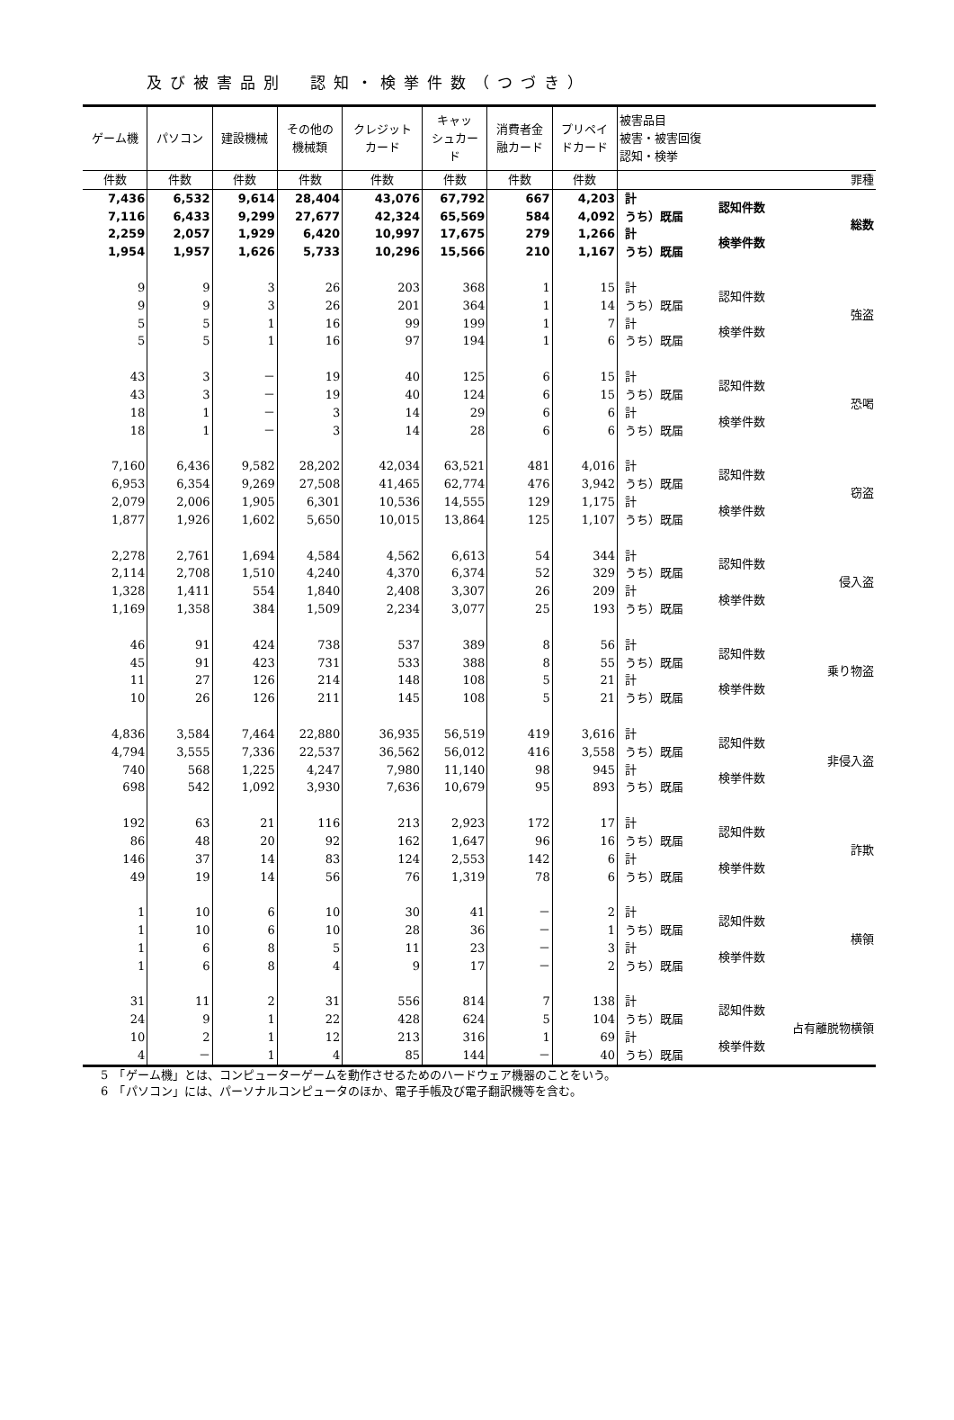及び被害品別　認知・検挙件数（つづき）
| ゲーム機 | パソコン | 建設機械 | その他の 機械類 | クレジット カード | キャッ シュカー ド | 消費者金 融カード | プリペイ ドカード | 被害品目 被害・被害回復 認知・検挙 | | |
| --- | --- | --- | --- | --- | --- | --- | --- | --- | --- | --- |
| 件数 | 件数 | 件数 | 件数 | 件数 | 件数 | 件数 | 件数 | | | 罪種 |
| 7,436 | 6,532 | 9,614 | 28,404 | 43,076 | 67,792 | 667 | 4,203 | 計 | 認知件数 | 総数 |
| 7,116 | 6,433 | 9,299 | 27,677 | 42,324 | 65,569 | 584 | 4,092 | うち）既届 | | |
| 2,259 | 2,057 | 1,929 | 6,420 | 10,997 | 17,675 | 279 | 1,266 | 計 | 検挙件数 | |
| 1,954 | 1,957 | 1,626 | 5,733 | 10,296 | 15,566 | 210 | 1,167 | うち）既届 | | |
| 9 | 9 | 3 | 26 | 203 | 368 | 1 | 15 | 計 | 認知件数 | 強盗 |
| 9 | 9 | 3 | 26 | 201 | 364 | 1 | 14 | うち）既届 | | |
| 5 | 5 | 1 | 16 | 99 | 199 | 1 | 7 | 計 | 検挙件数 | |
| 5 | 5 | 1 | 16 | 97 | 194 | 1 | 6 | うち）既届 | | |
| 43 | 3 | － | 19 | 40 | 125 | 6 | 15 | 計 | 認知件数 | 恐喝 |
| 43 | 3 | － | 19 | 40 | 124 | 6 | 15 | うち）既届 | | |
| 18 | 1 | － | 3 | 14 | 29 | 6 | 6 | 計 | 検挙件数 | |
| 18 | 1 | － | 3 | 14 | 28 | 6 | 6 | うち）既届 | | |
| 7,160 | 6,436 | 9,582 | 28,202 | 42,034 | 63,521 | 481 | 4,016 | 計 | 認知件数 | 窃盗 |
| 6,953 | 6,354 | 9,269 | 27,508 | 41,465 | 62,774 | 476 | 3,942 | うち）既届 | | |
| 2,079 | 2,006 | 1,905 | 6,301 | 10,536 | 14,555 | 129 | 1,175 | 計 | 検挙件数 | |
| 1,877 | 1,926 | 1,602 | 5,650 | 10,015 | 13,864 | 125 | 1,107 | うち）既届 | | |
| 2,278 | 2,761 | 1,694 | 4,584 | 4,562 | 6,613 | 54 | 344 | 計 | 認知件数 | 侵入盗 |
| 2,114 | 2,708 | 1,510 | 4,240 | 4,370 | 6,374 | 52 | 329 | うち）既届 | | |
| 1,328 | 1,411 | 554 | 1,840 | 2,408 | 3,307 | 26 | 209 | 計 | 検挙件数 | |
| 1,169 | 1,358 | 384 | 1,509 | 2,234 | 3,077 | 25 | 193 | うち）既届 | | |
| 46 | 91 | 424 | 738 | 537 | 389 | 8 | 56 | 計 | 認知件数 | 乗り物盗 |
| 45 | 91 | 423 | 731 | 533 | 388 | 8 | 55 | うち）既届 | | |
| 11 | 27 | 126 | 214 | 148 | 108 | 5 | 21 | 計 | 検挙件数 | |
| 10 | 26 | 126 | 211 | 145 | 108 | 5 | 21 | うち）既届 | | |
| 4,836 | 3,584 | 7,464 | 22,880 | 36,935 | 56,519 | 419 | 3,616 | 計 | 認知件数 | 非侵入盗 |
| 4,794 | 3,555 | 7,336 | 22,537 | 36,562 | 56,012 | 416 | 3,558 | うち）既届 | | |
| 740 | 568 | 1,225 | 4,247 | 7,980 | 11,140 | 98 | 945 | 計 | 検挙件数 | |
| 698 | 542 | 1,092 | 3,930 | 7,636 | 10,679 | 95 | 893 | うち）既届 | | |
| 192 | 63 | 21 | 116 | 213 | 2,923 | 172 | 17 | 計 | 認知件数 | 詐欺 |
| 86 | 48 | 20 | 92 | 162 | 1,647 | 96 | 16 | うち）既届 | | |
| 146 | 37 | 14 | 83 | 124 | 2,553 | 142 | 6 | 計 | 検挙件数 | |
| 49 | 19 | 14 | 56 | 76 | 1,319 | 78 | 6 | うち）既届 | | |
| 1 | 10 | 6 | 10 | 30 | 41 | － | 2 | 計 | 認知件数 | 横領 |
| 1 | 10 | 6 | 10 | 28 | 36 | － | 1 | うち）既届 | | |
| 1 | 6 | 8 | 5 | 11 | 23 | － | 3 | 計 | 検挙件数 | |
| 1 | 6 | 8 | 4 | 9 | 17 | － | 2 | うち）既届 | | |
| 31 | 11 | 2 | 31 | 556 | 814 | 7 | 138 | 計 | 認知件数 | 占有離脱物横領 |
| 24 | 9 | 1 | 22 | 428 | 624 | 5 | 104 | うち）既届 | | |
| 10 | 2 | 1 | 12 | 213 | 316 | 1 | 69 | 計 | 検挙件数 | |
| 4 | － | 1 | 4 | 85 | 144 | － | 40 | うち）既届 | | |
5　「ゲーム機」とは、コンピューターゲームを動作させるためのハードウェア機器のことをいう。
6　「パソコン」には、パーソナルコンピュータのほか、電子手帳及び電子翻訳機等を含む。